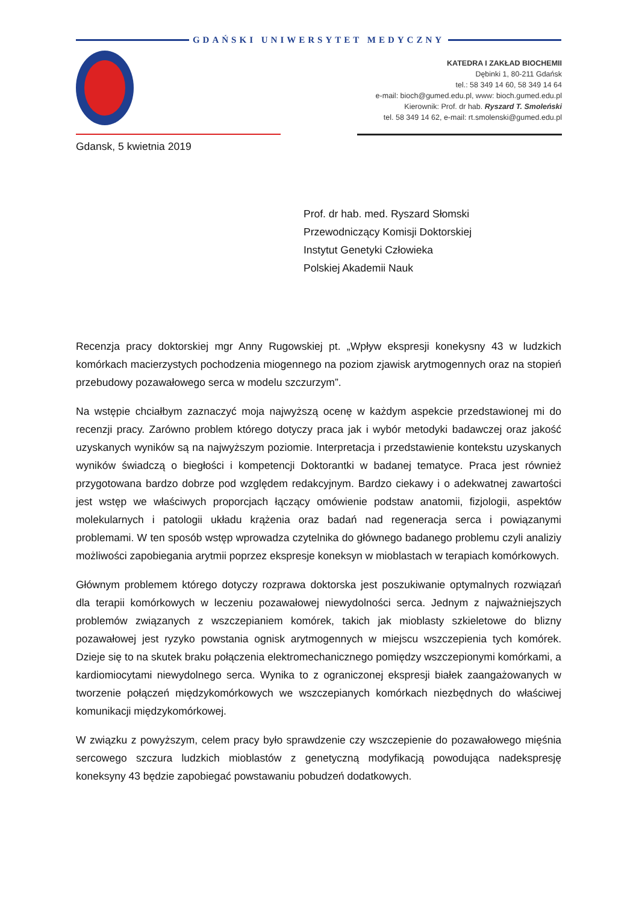GDAŃSKI UNIWERSYTET MEDYCZNY
KATEDRA I ZAKŁAD BIOCHEMII
Dębinki 1, 80-211 Gdańsk
tel.: 58 349 14 60, 58 349 14 64
e-mail: bioch@gumed.edu.pl, www: bioch.gumed.edu.pl
Kierownik: Prof. dr hab. Ryszard T. Smoleński
tel. 58 349 14 62, e-mail: rt.smolenski@gumed.edu.pl
Gdansk, 5 kwietnia 2019
Prof. dr hab. med. Ryszard Słomski
Przewodniczący Komisji Doktorskiej
Instytut Genetyki Człowieka
Polskiej Akademii Nauk
Recenzja pracy doktorskiej mgr Anny Rugowskiej pt. „Wpływ ekspresji konekysny 43 w ludzkich komórkach macierzystych pochodzenia miogennego na poziom zjawisk arytmogennych oraz na stopień przebudowy pozawałowego serca w modelu szczurzym”.
Na wstępie chciałbym zaznaczyć moja najwyższą ocenę w każdym aspekcie przedstawionej mi do recenzji pracy. Zarówno problem którego dotyczy praca jak i wybór metodyki badawczej oraz jakość uzyskanych wyników są na najwyższym poziomie. Interpretacja i przedstawienie kontekstu uzyskanych wyników świadczą o biegłości i kompetencji Doktorantki w badanej tematyce. Praca jest również przygotowana bardzo dobrze pod względem redakcyjnym. Bardzo ciekawy i o adekwatnej zawartości jest wstęp we właściwych proporcjach łączący omówienie podstaw anatomii, fizjologii, aspektów molekularnych i patologii układu krążenia oraz badań nad regeneracja serca i powiązanymi problemami. W ten sposób wstęp wprowadza czytelnika do głównego badanego problemu czyli analiziy możliwości zapobiegania arytmii poprzez ekspresje koneksyn w mioblastach w terapiach komórkowych.
Głównym problemem którego dotyczy rozprawa doktorska jest poszukiwanie optymalnych rozwiązań dla terapii komórkowych w leczeniu pozawałowej niewydolności serca. Jednym z najważniejszych problemów związanych z wszczepianiem komórek, takich jak mioblasty szkieletowe do blizny pozawałowej jest ryzyko powstania ognisk arytmogennych w miejscu wszczepienia tych komórek. Dzieje się to na skutek braku połączenia elektromechanicznego pomiędzy wszczepionymi komórkami, a kardiomiocytami niewydolnego serca. Wynika to z ograniczonej ekspresji białek zaangażowanych w tworzenie połączeń międzykomórkowych we wszczepianych komórkach niezbędnych do właściwej komunikacji międzykomórkowej.
W związku z powyższym, celem pracy było sprawdzenie czy wszczepienie do pozawałowego mięśnia sercowego szczura ludzkich mioblastów z genetyczną modyfikacją powodująca nadekspresję koneksyny 43 będzie zapobiegać powstawaniu pobudzeń dodatkowych.